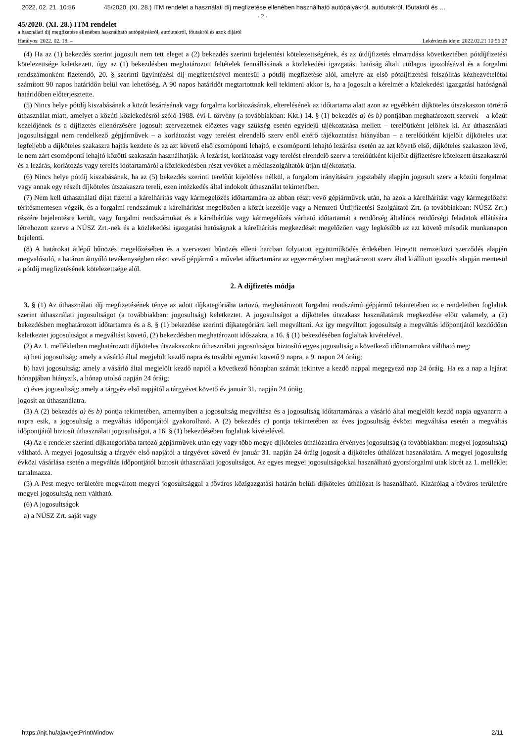2022. 02. 21. 10:56 45/2020. (XI. 28.) ITM rendelet a használati díj megfizetése ellenében használható autópályákról, autóutakról, főutakról és …
- 2 -
45/2020. (XI. 28.) ITM rendelet
a használati díj megfizetése ellenében használható autópályákról, autóutakról, főutakról és azok díjáról
Hatályos: 2022. 02. 18. – Lekérdezés ideje: 2022.02.21 10:56:27
(4) Ha az (1) bekezdés szerint jogosult nem tett eleget a (2) bekezdés szerinti bejelentési kötelezettségének, és az útdíjfizetés elmaradása következtében pótdíjfizetési kötelezettsége keletkezett, úgy az (1) bekezdésben meghatározott feltételek fennállásának a közlekedési igazgatási hatóság általi utólagos igazolásával és a forgalmi rendszámonként fizetendő, 20. § szerinti ügyintézési díj megfizetésével mentesül a pótdíj megfizetése alól, amelyre az első pótdíjfizetési felszólítás kézhezvételétől számított 90 napos határidőn belül van lehetőség. A 90 napos határidőt megtartottnak kell tekinteni akkor is, ha a jogosult a kérelmét a közlekedési igazgatási hatóságnál határidőben előterjesztette.
(5) Nincs helye pótdíj kiszabásának a közút lezárásának vagy forgalma korlátozásának, elterelésének az időtartama alatt azon az egyébként díjköteles útszakaszon történő úthasználat miatt, amelyet a közúti közlekedésről szóló 1988. évi I. törvény (a továbbiakban: Kkt.) 14. § (1) bekezdés a) és b) pontjában meghatározott szervek – a közút kezelőjének és a díjfizetés ellenőrzésére jogosult szervezetnek előzetes vagy szükség esetén egyidejű tájékoztatása mellett – terelőútként jelöltek ki. Az úthasználati jogosultsággal nem rendelkező gépjárművek – a korlátozást vagy terelést elrendelő szerv ettől eltérő tájékoztatása hiányában – a terelőútként kijelölt díjköteles utat legfeljebb a díjköteles szakaszra hajtás kezdete és az azt követő első csomóponti lehajtó, e csomóponti lehajtó lezárása esetén az azt követő első, díjköteles szakaszon lévő, le nem zárt csomóponti lehajtó közötti szakaszán használhatják. A lezárást, korlátozást vagy terelést elrendelő szerv a terelőútként kijelölt díjfizetésre kötelezett útszakaszról és a lezárás, korlátozás vagy terelés időtartamáról a közlekedésben részt vevőket a médiaszolgáltatók útján tájékoztatja.
(6) Nincs helye pótdíj kiszabásának, ha az (5) bekezdés szerinti terelőút kijelölése nélkül, a forgalom irányítására jogszabály alapján jogosult szerv a közúti forgalmat vagy annak egy részét díjköteles útszakaszra tereli, ezen intézkedés által indokolt úthasználat tekintetében.
(7) Nem kell úthasználati díjat fizetni a kárelhárítás vagy kármegelőzés időtartamára az abban részt vevő gépjárművek után, ha azok a kárelhárítást vagy kármegelőzést térítésmentesen végzik, és a forgalmi rendszámuk a kárelhárítást megelőzően a közút kezelője vagy a Nemzeti Útdíjfizetési Szolgáltató Zrt. (a továbbiakban: NÚSZ Zrt.) részére bejelentésre került, vagy forgalmi rendszámukat és a kárelhárítás vagy kármegelőzés várható időtartamát a rendőrség általános rendőrségi feladatok ellátására létrehozott szerve a NÚSZ Zrt.-nek és a közlekedési igazgatási hatóságnak a kárelhárítás megkezdését megelőzően vagy legkésőbb az azt követő második munkanapon bejelenti.
(8) A határokat átlépő bűnözés megelőzésében és a szervezett bűnözés elleni harcban folytatott együttműködés érdekében létrejött nemzetközi szerződés alapján megvalósuló, a határon átnyúló tevékenységben részt vevő gépjármű a művelet időtartamára az egyezményben meghatározott szerv által kiállított igazolás alapján mentesül a pótdíj megfizetésének kötelezettsége alól.
2. A díjfizetés módja
3. § (1) Az úthasználati díj megfizetésének ténye az adott díjkategóriába tartozó, meghatározott forgalmi rendszámú gépjármű tekintetében az e rendeletben foglaltak szerint úthasználati jogosultságot (a továbbiakban: jogosultság) keletkeztet. A jogosultságot a díjköteles útszakasz használatának megkezdése előtt valamely, a (2) bekezdésben meghatározott időtartamra és a 8. § (1) bekezdése szerinti díjkategóriára kell megváltani. Az így megváltott jogosultság a megváltás időpontjától kezdődően keletkeztet jogosultságot a megváltást követő, (2) bekezdésben meghatározott időszakra, a 16. § (1) bekezdésében foglaltak kivételével.
(2) Az 1. mellékletben meghatározott díjköteles útszakaszokra úthasználati jogosultságot biztosító egyes jogosultság a következő időtartamokra váltható meg:
a) heti jogosultság: amely a vásárló által megjelölt kezdő napra és további egymást követő 9 napra, a 9. napon 24 óráig;
b) havi jogosultság: amely a vásárló által megjelölt kezdő naptól a következő hónapban számát tekintve a kezdő nappal megegyező nap 24 óráig. Ha ez a nap a lejárat hónapjában hiányzik, a hónap utolsó napján 24 óráig;
c) éves jogosultság: amely a tárgyév első napjától a tárgyévet követő év január 31. napján 24 óráig
jogosít az úthasználatra.
(3) A (2) bekezdés a) és b) pontja tekintetében, amennyiben a jogosultság megváltása és a jogosultság időtartamának a vásárló által megjelölt kezdő napja ugyanarra a napra esik, a jogosultság a megváltás időpontjától gyakorolható. A (2) bekezdés c) pontja tekintetében az éves jogosultság évközi megváltása esetén a megváltás időpontjától biztosít úthasználati jogosultságot, a 16. § (1) bekezdésében foglaltak kivételével.
(4) Az e rendelet szerinti díjkategóriába tartozó gépjárművek után egy vagy több megye díjköteles úthálózatára érvényes jogosultság (a továbbiakban: megyei jogosultság) váltható. A megyei jogosultság a tárgyév első napjától a tárgyévet követő év január 31. napján 24 óráig jogosít a díjköteles úthálózat használatára. A megyei jogosultság évközi vásárlása esetén a megváltás időpontjától biztosít úthasználati jogosultságot. Az egyes megyei jogosultságokkal használható gyorsforgalmi utak körét az 1. melléklet tartalmazza.
(5) A Pest megye területére megváltott megyei jogosultsággal a főváros közigazgatási határán belüli díjköteles úthálózat is használható. Kizárólag a főváros területére megyei jogosultság nem váltható.
(6) A jogosultságok
a) a NÚSZ Zrt. saját vagy
https://njt.hu/ajax/getPrintWindow 2/11